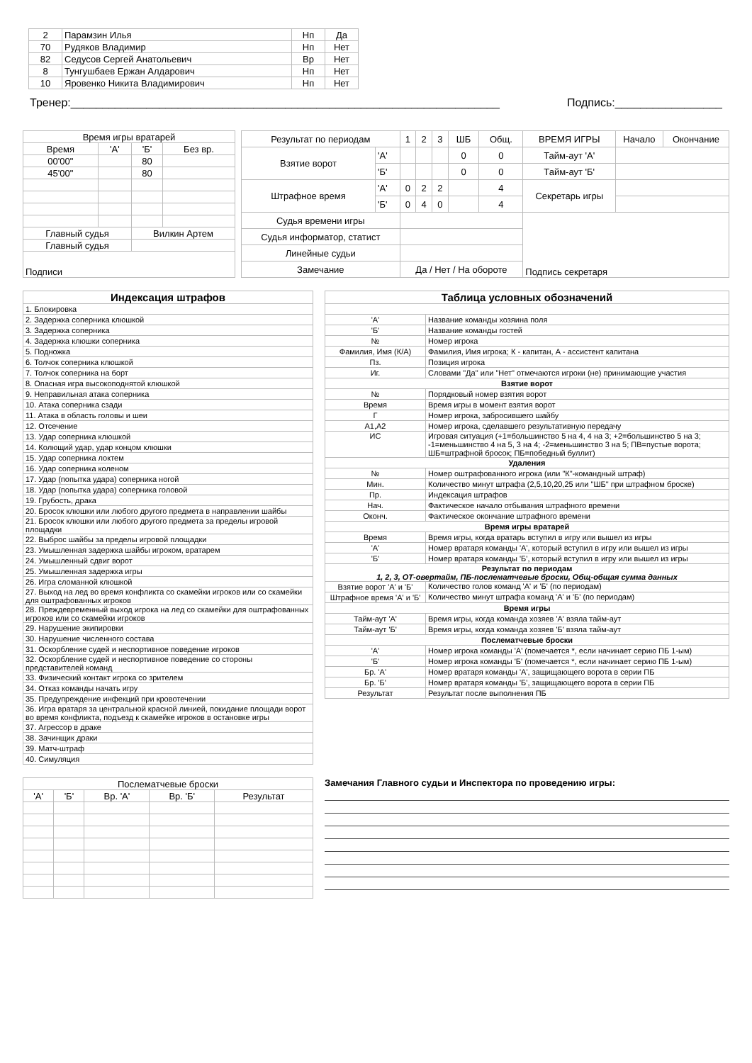| 2 | Парамзин Илья | Нп | Да |
| 70 | Рудяков Владимир | Нп | Нет |
| 82 | Седусов Сергей Анатольевич | Вр | Нет |
| 8 | Тунгушбаев Ержан Алдарович | Нп | Нет |
| 10 | Яровенко Никита Владимирович | Нп | Нет |
Тренер:____________________________________________________________________ Подпись:_________________
| Время игры вратарей | | | |
| Время | 'А' | 'Б' | Без вр. |
| 00'00" | | 80 | |
| 45'00" | | 80 | |
| Главный судья | | Вилкин Артем | |
| Главный судья | | | |
| Подписи | | | |
| Результат по периодам | | 1 | 2 | 3 | ШБ | Общ. | ВРЕМЯ ИГРЫ | Начало | Окончание |
| Взятие ворот | 'А' | | | | 0 | 0 | Тайм-аут 'А' | | |
| | 'Б' | | | | 0 | 0 | Тайм-аут 'Б' | | |
| Штрафное время | 'А' | 0 | 2 | 2 | | 4 | Секретарь игры | | |
| | 'Б' | 0 | 4 | 0 | | 4 | | | |
| Судья времени игры | | | | | | | Подпись секретаря | | |
| Судья информатор, статист | | | | | | | | | |
| Линейные судьи | | | | | | | | | |
| Замечание | | Да / Нет / На обороте | | | | | | | |
| Индексация штрафов |
| 1. Блокировка |
| 2. Задержка соперника клюшкой |
| 3. Задержка соперника |
| 4. Задержка клюшки соперника |
| 5. Подножка |
| 6. Толчок соперника клюшкой |
| 7. Толчок соперника на борт |
| 8. Опасная игра высокоподнятой клюшкой |
| 9. Неправильная атака соперника |
| 10. Атака соперника сзади |
| 11. Атака в область головы и шеи |
| 12. Отсечение |
| 13. Удар соперника клюшкой |
| 14. Колющий удар, удар концом клюшки |
| 15. Удар соперника локтем |
| 16. Удар соперника коленом |
| 17. Удар (попытка удара) соперника ногой |
| 18. Удар (попытка удара) соперника головой |
| 19. Грубость, драка |
| 20. Бросок клюшки или любого другого предмета в направлении шайбы |
| 21. Бросок клюшки или любого другого предмета за пределы игровой площадки |
| 22. Выброс шайбы за пределы игровой площадки |
| 23. Умышленная задержка шайбы игроком, вратарем |
| 24. Умышленный сдвиг ворот |
| 25. Умышленная задержка игры |
| 26. Игра сломанной клюшкой |
| 27. Выход на лед во время конфликта со скамейки игроков или со скамейки для оштрафованных игроков |
| 28. Преждевременный выход игрока на лед со скамейки для оштрафованных игроков или со скамейки игроков |
| 29. Нарушение экипировки |
| 30. Нарушение численного состава |
| 31. Оскорбление судей и неспортивное поведение игроков |
| 32. Оскорбление судей и неспортивное поведение со стороны представителей команд |
| 33. Физический контакт игрока со зрителем |
| 34. Отказ команды начать игру |
| 35. Предупреждение инфекций при кровотечении |
| 36. Игра вратаря за центральной красной линией, покидание площади ворот во время конфликта, подъезд к скамейке игроков в остановке игры |
| 37. Агрессор в драке |
| 38. Зачинщик драки |
| 39. Матч-штраф |
| 40. Симуляция |
| Таблица условных обозначений | |
| 'А' | Название команды хозяина поля |
| 'Б' | Название команды гостей |
| № | Номер игрока |
| Фамилия, Имя (К/А) | Фамилия, Имя игрока; К - капитан, А - ассистент капитана |
| Пз. | Позиция игрока |
| Иг. | Словами "Да" или "Нет" отмечаются игроки (не) принимающие участия |
| Взятие ворот | |
| № | Порядковый номер взятия ворот |
| Время | Время игры в момент взятия ворот |
| Г | Номер игрока, забросившего шайбу |
| А1,А2 | Номер игрока, сделавшего результативную передачу |
| ИС | Игровая ситуация (+1=большинство 5 на 4, 4 на 3; +2=большинство 5 на 3; -1=меньшинство 4 на 5, 3 на 4; -2=меньшинство 3 на 5; ПВ=пустые ворота; ШБ=штрафной бросок; ПБ=победный буллит) |
| Удаления | |
| № | Номер оштрафованного игрока (или "К"-командный штраф) |
| Мин. | Количество минут штрафа (2,5,10,20,25 или "ШБ" при штрафном броске) |
| Пр. | Индексация штрафов |
| Нач. | Фактическое начало отбывания штрафного времени |
| Оконч. | Фактическое окончание штрафного времени |
| Время игры вратарей | |
| Время | Время игры, когда вратарь вступил в игру или вышел из игры |
| 'А' | Номер вратаря команды 'А', который вступил в игру или вышел из игры |
| 'Б' | Номер вратаря команды 'Б', который вступил в игру или вышел из игры |
| Результат по периодам 1, 2, 3, ОТ-овертайм, ПБ-послематчевые броски, Общ-общая сумма данных | |
| Взятие ворот 'А' и 'Б' | Количество голов команд 'А' и 'Б' (по периодам) |
| Штрафное время 'А' и 'Б' | Количество минут штрафа команд 'А' и 'Б' (по периодам) |
| Время игры | |
| Тайм-аут 'А' | Время игры, когда команда хозяев 'А' взяла тайм-аут |
| Тайм-аут 'Б' | Время игры, когда команда хозяев 'Б' взяла тайм-аут |
| Послематчевые броски | |
| 'А' | Номер игрока команды 'А' (помечается *, если начинает серию ПБ 1-ым) |
| 'Б' | Номер игрока команды 'Б' (помечается *, если начинает серию ПБ 1-ым) |
| Бр. 'А' | Номер вратаря команды 'А', защищающего ворота в серии ПБ |
| Бр. 'Б' | Номер вратаря команды 'Б', защищающего ворота в серии ПБ |
| Результат | Результат после выполнения ПБ |
| Послематчевые броски | | | | |
| 'А' | 'Б' | Вр. 'А' | Вр. 'Б' | Результат |
Замечания Главного судьи и Инспектора по проведению игры: